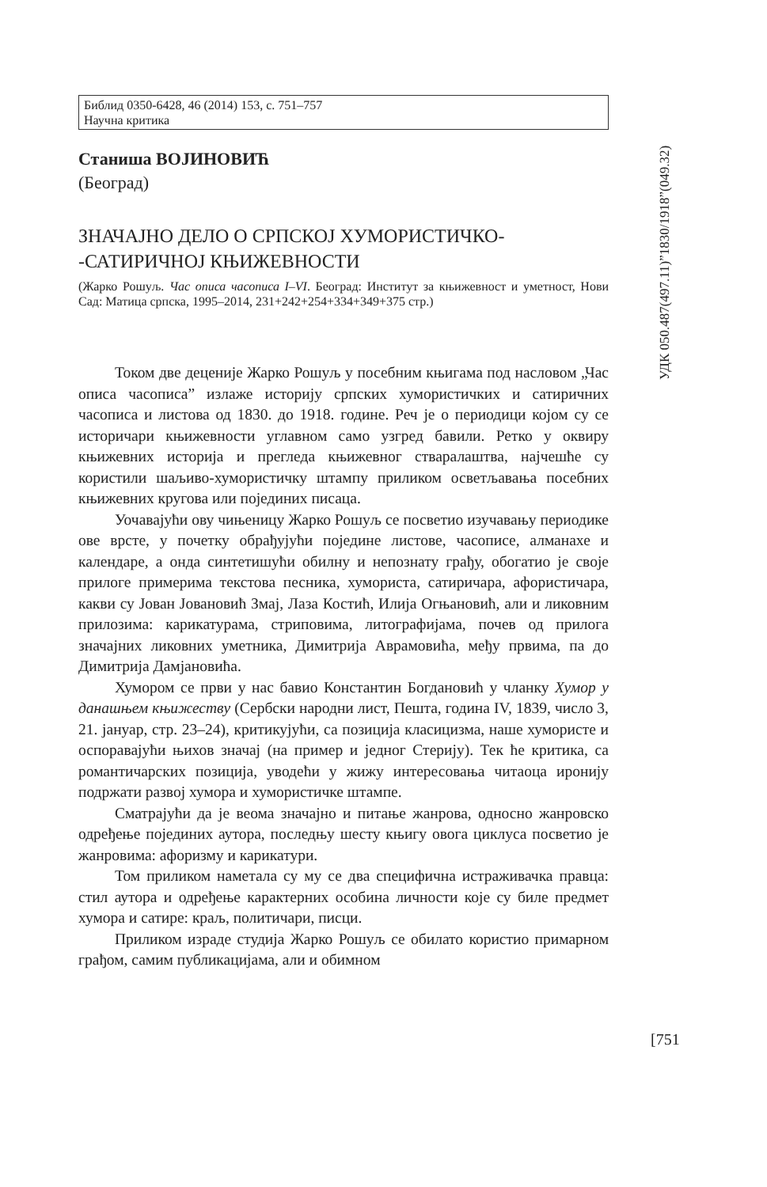УДК 050.487(497.11)”1830/1918”(049.32)
Библид 0350-6428, 46 (2014) 153, с. 751–757
Научна критика
Станиша ВОЈИНОВИЋ
(Београд)
ЗНАЧАЈНО ДЕЛО О СРПСКОЈ ХУМОРИСТИЧКО-
-САТИРИЧНОЈ КЊИЖЕВНОСТИ
(Жарко Рошуљ. Час описа часописа I–VI. Београд: Институт за књижевност и уметност, Нови Сад: Матица српска, 1995–2014, 231+242+254+334+349+375 стр.)
Током две деценије Жарко Рошуљ у посебним књигама под насловом „Час описа часописа” излаже историју српских хумористичких и сатиричних часописа и листова од 1830. до 1918. године. Реч је о периодици којом су се историчари књижевности углавном само узгред бавили. Ретко у оквиру књижевних историја и прегледа књижевног стваралаштва, најчешће су користили шаљиво-хумористичку штампу приликом осветљавања посебних књижевних кругова или појединих писаца.
Уочавајући ову чињеницу Жарко Рошуљ се посветио изучавању периодике ове врсте, у почетку обрађујући поједине листове, часописе, алманахе и календаре, а онда синтетишући обилну и непознату грађу, обогатио је своје прилоге примерима текстова песника, хумориста, сатиричара, афористичара, какви су Јован Јовановић Змај, Лаза Костић, Илија Огњановић, али и ликовним прилозима: карикатурама, стриповима, литографијама, почев од прилога значајних ликовних уметника, Димитрија Аврамовића, међу првима, па до Димитрија Дамјановића.
Хумором се први у нас бавио Константин Богдановић у чланку Хумор у данашњем књижеству (Сербски народни лист, Пешта, година IV, 1839, число 3, 21. јануар, стр. 23–24), критикујући, са позиција класицизма, наше хумористе и оспораваjући њихов значај (на пример и једног Стерију). Тек ће критика, са романтичарских позиција, уводећи у жижу интересовања читаоца иронију подржати развој хумора и хумористичке штампе.
Сматрајући да је веома значајно и питање жанрова, односно жанровско одређење појединих аутора, последњу шесту књигу овога циклуса посветио је жанровима: афоризму и карикатури.
Том приликом наметала су му се два специфична истраживачка правца: стил аутора и одређење карактерних особина личности које су биле предмет хумора и сатире: краљ, политичари, писци.
Приликом израде студија Жарко Рошуљ се обилато користио примарном грађом, самим публикацијама, али и обимном
[751